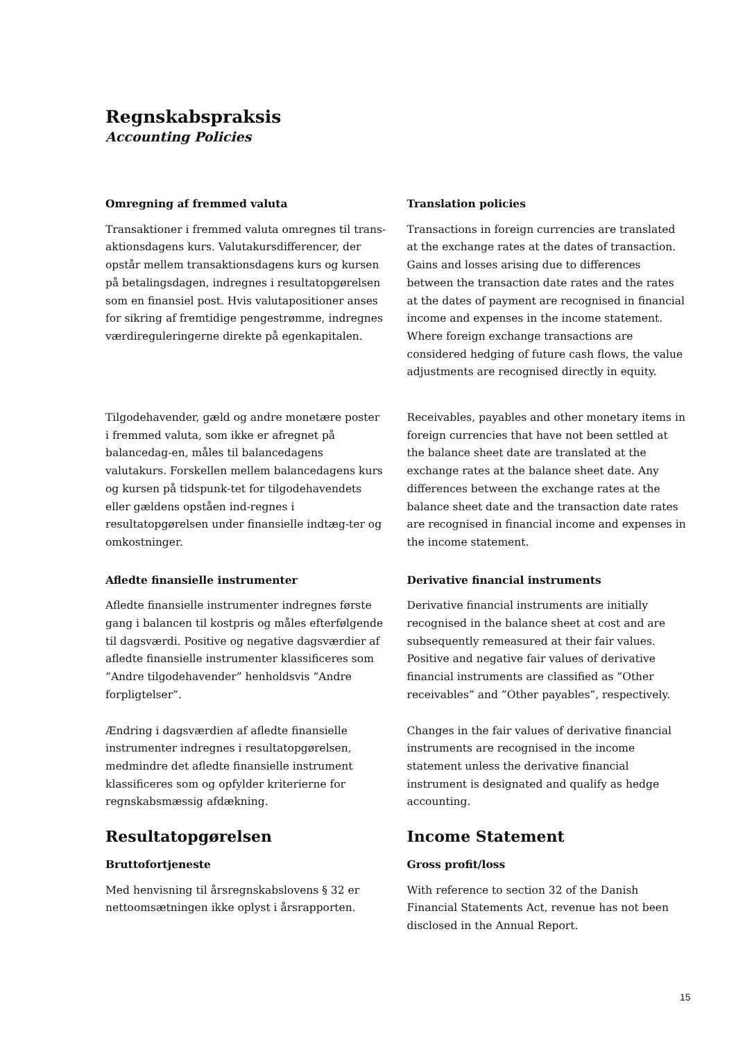Regnskabspraksis
Accounting Policies
Omregning af fremmed valuta
Transaktioner i fremmed valuta omregnes til trans-aktionsdagens kurs. Valutakursdifferencer, der opstår mellem transaktionsdagens kurs og kursen på betalingsdagen, indregnes i resultatopgørelsen som en finansiel post. Hvis valutapositioner anses for sikring af fremtidige pengestrømme, indregnes værdireguleringerne direkte på egenkapitalen.
Translation policies
Transactions in foreign currencies are translated at the exchange rates at the dates of transaction. Gains and losses arising due to differences between the transaction date rates and the rates at the dates of payment are recognised in financial income and expenses in the income statement. Where foreign exchange transactions are considered hedging of future cash flows, the value adjustments are recognised directly in equity.
Tilgodehavender, gæld og andre monetære poster i fremmed valuta, som ikke er afregnet på balancedag-en, måles til balancedagens valutakurs. Forskellen mellem balancedagens kurs og kursen på tidspunk-tet for tilgodehavendets eller gældens opståen ind-regnes i resultatopgørelsen under finansielle indtæg-ter og omkostninger.
Receivables, payables and other monetary items in foreign currencies that have not been settled at the balance sheet date are translated at the exchange rates at the balance sheet date. Any differences between the exchange rates at the balance sheet date and the transaction date rates are recognised in financial income and expenses in the income statement.
Afledte finansielle instrumenter
Afledte finansielle instrumenter indregnes første gang i balancen til kostpris og måles efterfølgende til dagsværdi. Positive og negative dagsværdier af afledte finansielle instrumenter klassificeres som ”Andre tilgodehavender” henholdsvis ”Andre forpligtelser”.
Ændring i dagsværdien af afledte finansielle instrumenter indregnes i resultatopgørelsen, medmindre det afledte finansielle instrument klassificeres som og opfylder kriterierne for regnskabsmæssig afdækning.
Derivative financial instruments
Derivative financial instruments are initially recognised in the balance sheet at cost and are subsequently remeasured at their fair values. Positive and negative fair values of derivative financial instruments are classified as ”Other receivables” and ”Other payables”, respectively.
Changes in the fair values of derivative financial instruments are recognised in the income statement unless the derivative financial instrument is designated and qualify as hedge accounting.
Resultatopgørelsen
Bruttofortjeneste
Med henvisning til årsregnskabslovens § 32 er nettoomsætningen ikke oplyst i årsrapporten.
Income Statement
Gross profit/loss
With reference to section 32 of the Danish Financial Statements Act, revenue has not been disclosed in the Annual Report.
15